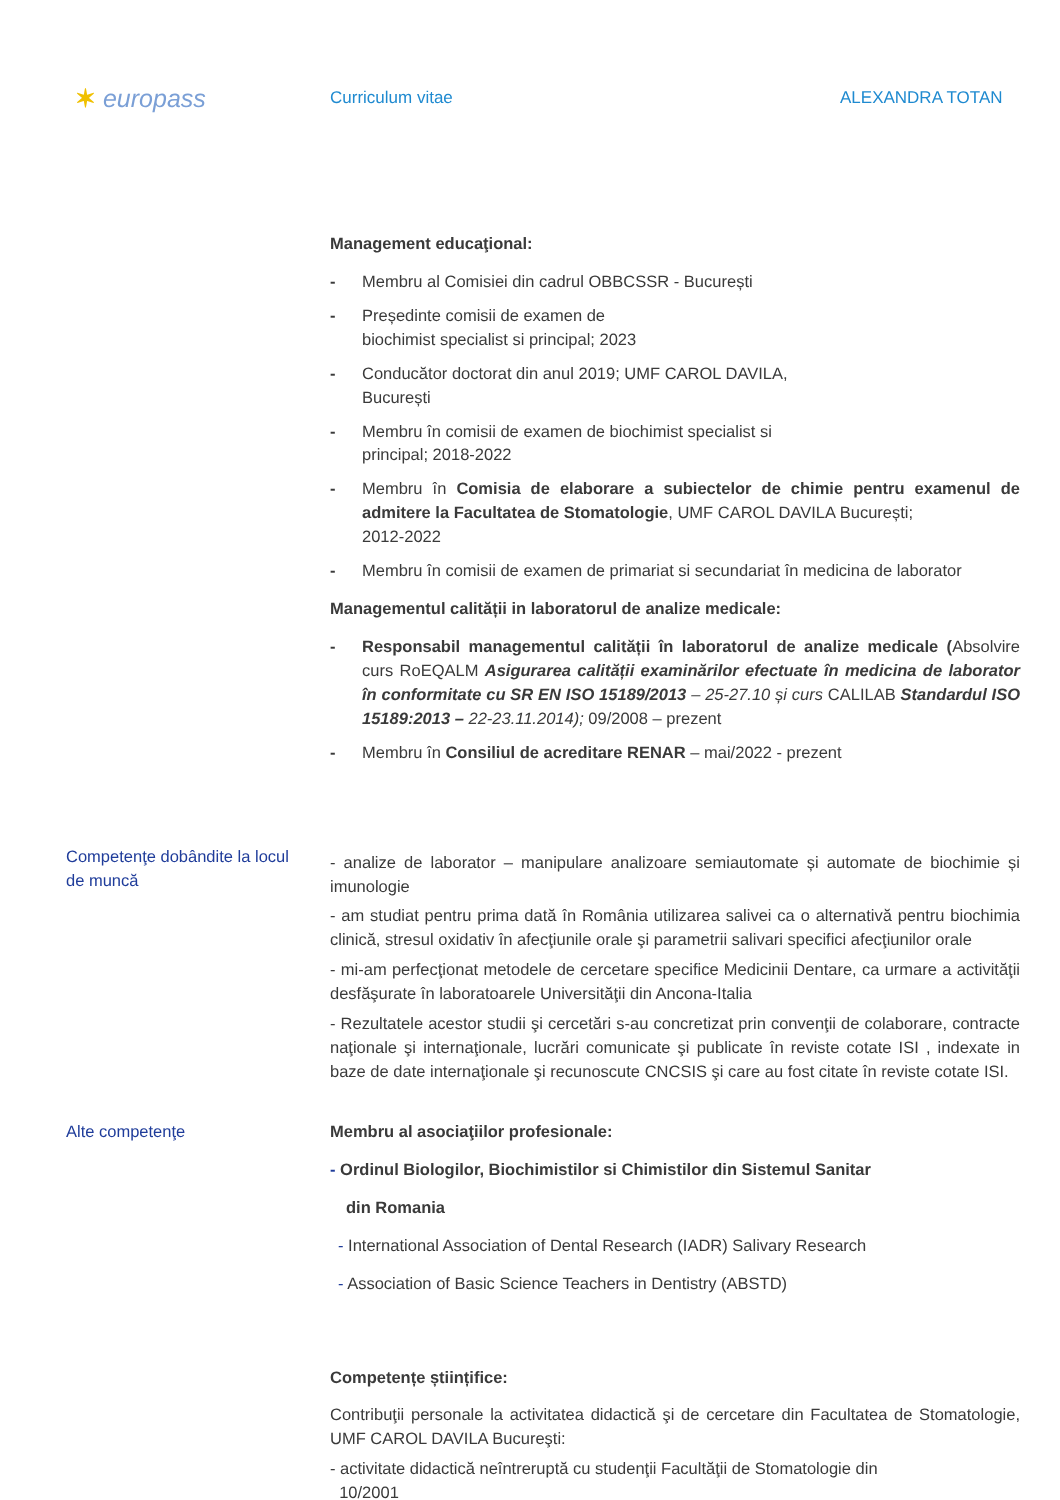✶ europass
Curriculum vitae ALEXANDRA TOTAN
Management educaţional:
- Membru al Comisiei din cadrul OBBCSSR - București
- Președinte comisii de examen de
biochimist specialist si principal; 2023
- Conducător doctorat din anul 2019; UMF CAROL DAVILA,
București
- Membru în comisii de examen de biochimist specialist si
principal; 2018-2022
- Membru în Comisia de elaborare a subiectelor de chimie pentru examenul de admitere la Facultatea de Stomatologie, UMF CAROL DAVILA București;
2012-2022
- Membru în comisii de examen de primariat si secundariat în medicina de laborator
Managementul calității in laboratorul de analize medicale:
- Responsabil managementul calității în laboratorul de analize medicale (Absolvire curs RoEQALM Asigurarea calității examinărilor efectuate în medicina de laborator în conformitate cu SR EN ISO 15189/2013 – 25-27.10 și curs CALILAB Standardul ISO 15189:2013 – 22-23.11.2014); 09/2008 – prezent
- Membru în Consiliul de acreditare RENAR – mai/2022 - prezent
Competenţe dobândite la locul de muncă
- analize de laborator – manipulare analizoare semiautomate și automate de biochimie și imunologie
- am studiat pentru prima dată în România utilizarea salivei ca o alternativă pentru biochimia clinică, stresul oxidativ în afecţiunile orale şi parametrii salivari specifici afecţiunilor orale
- mi-am perfecţionat metodele de cercetare specifice Medicinii Dentare, ca urmare a activităţii desfăşurate în laboratoarele Universităţii din Ancona-Italia
- Rezultatele acestor studii şi cercetări s-au concretizat prin convenţii de colaborare, contracte naţionale şi internaţionale, lucrări comunicate şi publicate în reviste cotate ISI , indexate in baze de date internaţionale şi recunoscute CNCSIS şi care au fost citate în reviste cotate ISI.
Alte competenţe Membru al asociaţiilor profesionale:
- Ordinul Biologilor, Biochimistilor si Chimistilor din Sistemul Sanitar
din Romania
- International Association of Dental Research (IADR) Salivary Research
- Association of Basic Science Teachers in Dentistry (ABSTD)
Competențe științifice:
Contribuţii personale la activitatea didactică şi de cercetare din Facultatea de Stomatologie, UMF CAROL DAVILA Bucureşti:
- activitate didactică neîntreruptă cu studenţii Facultăţii de Stomatologie din
10/2001